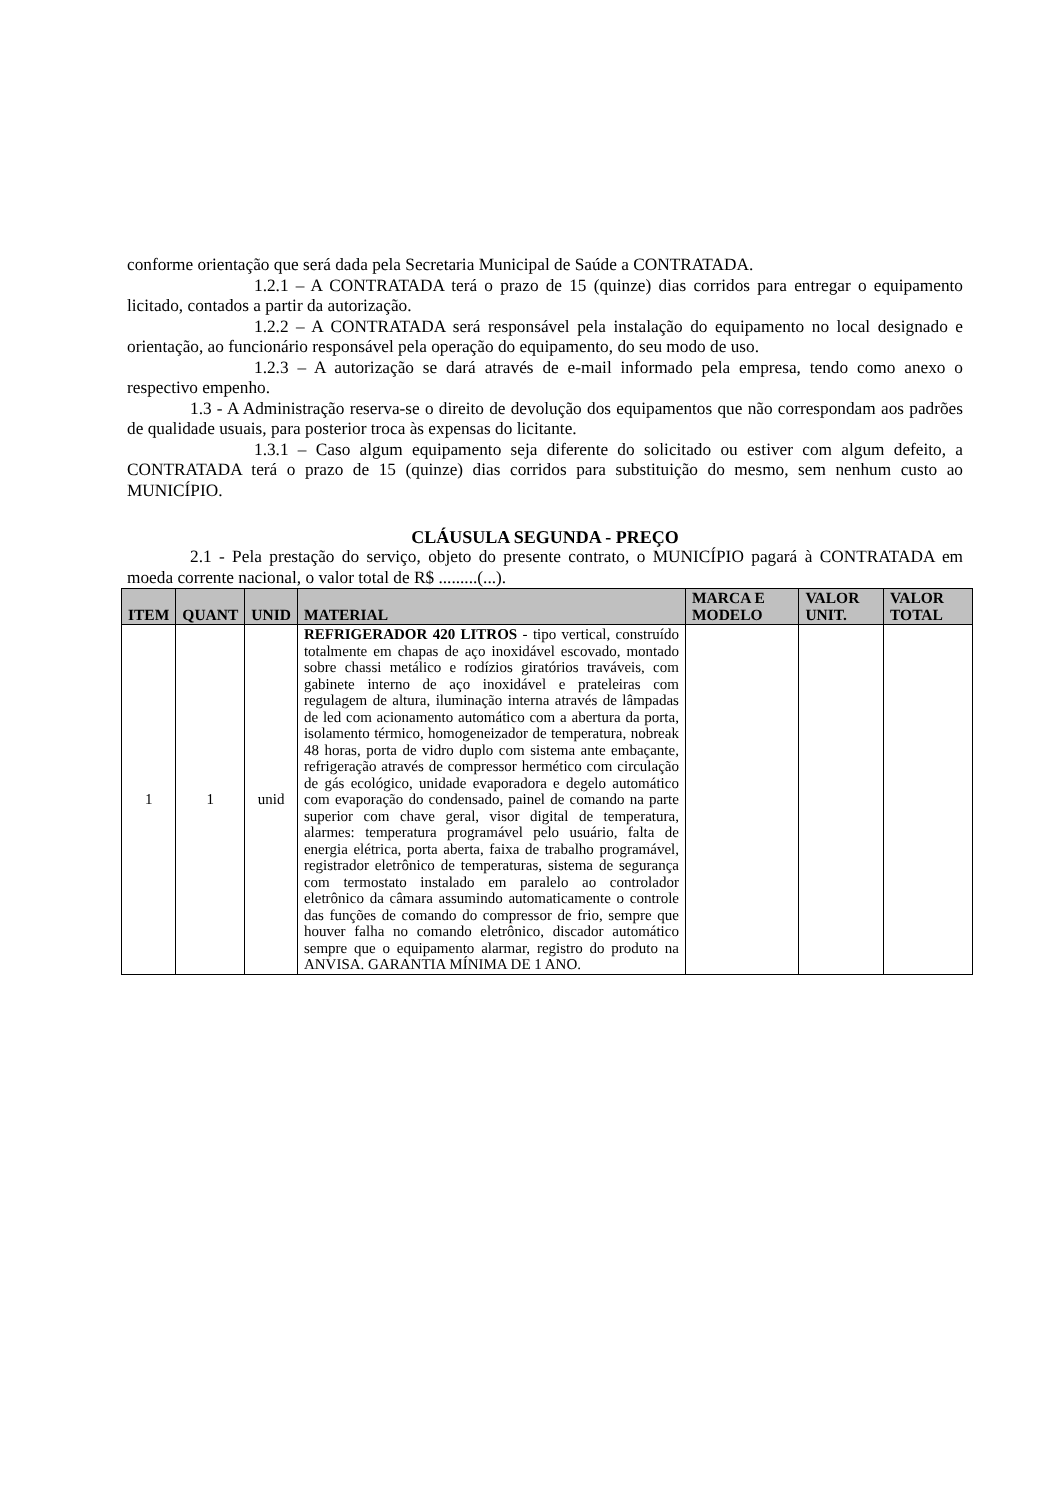conforme orientação que será dada pela Secretaria Municipal de Saúde a CONTRATADA.
1.2.1 – A CONTRATADA terá o prazo de 15 (quinze) dias corridos para entregar o equipamento licitado, contados a partir da autorização.
1.2.2 – A CONTRATADA será responsável pela instalação do equipamento no local designado e orientação, ao funcionário responsável pela operação do equipamento, do seu modo de uso.
1.2.3 – A autorização se dará através de e-mail informado pela empresa, tendo como anexo o respectivo empenho.
1.3 - A Administração reserva-se o direito de devolução dos equipamentos que não correspondam aos padrões de qualidade usuais, para posterior troca às expensas do licitante.
1.3.1 – Caso algum equipamento seja diferente do solicitado ou estiver com algum defeito, a CONTRATADA terá o prazo de 15 (quinze) dias corridos para substituição do mesmo, sem nenhum custo ao MUNICÍPIO.
CLÁUSULA SEGUNDA - PREÇO
2.1 - Pela prestação do serviço, objeto do presente contrato, o MUNICÍPIO pagará à CONTRATADA em moeda corrente nacional, o valor total de R$ .........(...).
| ITEM | QUANT | UNID | MATERIAL | MARCA E MODELO | VALOR UNIT. | VALOR TOTAL |
| --- | --- | --- | --- | --- | --- | --- |
| 1 | 1 | unid | REFRIGERADOR 420 LITROS - tipo vertical, construído totalmente em chapas de aço inoxidável escovado, montado sobre chassi metálico e rodízios giratórios traváveis, com gabinete interno de aço inoxidável e prateleiras com regulagem de altura, iluminação interna através de lâmpadas de led com acionamento automático com a abertura da porta, isolamento térmico, homogeneizador de temperatura, nobreak 48 horas, porta de vidro duplo com sistema ante embaçante, refrigeração através de compressor hermético com circulação de gás ecológico, unidade evaporadora e degelo automático com evaporação do condensado, painel de comando na parte superior com chave geral, visor digital de temperatura, alarmes: temperatura programável pelo usuário, falta de energia elétrica, porta aberta, faixa de trabalho programável, registrador eletrônico de temperaturas, sistema de segurança com termostato instalado em paralelo ao controlador eletrônico da câmara assumindo automaticamente o controle das funções de comando do compressor de frio, sempre que houver falha no comando eletrônico, discador automático sempre que o equipamento alarmar, registro do produto na ANVISA. GARANTIA MÍNIMA DE 1 ANO. | | | |